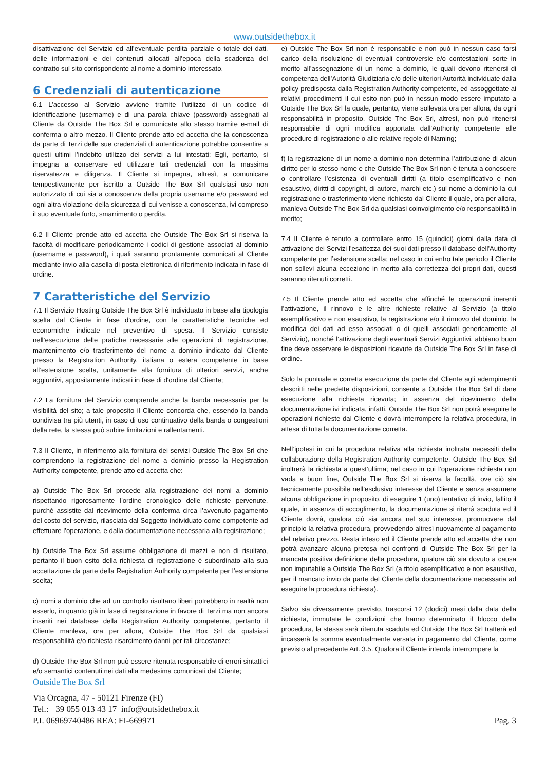www.outsidethebox.it
disattivazione del Servizio ed all’eventuale perdita parziale o totale dei dati, delle informazioni e dei contenuti allocati all’epoca della scadenza del contratto sul sito corrispondente al nome a dominio interessato.
6 Credenziali di autenticazione
6.1 L’accesso al Servizio avviene tramite l’utilizzo di un codice di identificazione (username) e di una parola chiave (password) assegnati al Cliente da Outside The Box Srl e comunicate allo stesso tramite e-mail di conferma o altro mezzo. Il Cliente prende atto ed accetta che la conoscenza da parte di Terzi delle sue credenziali di autenticazione potrebbe consentire a questi ultimi l’indebito utilizzo dei servizi a lui intestati; Egli, pertanto, si impegna a conservare ed utilizzare tali credenziali con la massima riservatezza e diligenza. Il Cliente si impegna, altresì, a comunicare tempestivamente per iscritto a Outside The Box Srl qualsiasi uso non autorizzato di cui sia a conoscenza della propria username e/o password ed ogni altra violazione della sicurezza di cui venisse a conoscenza, ivi compreso il suo eventuale furto, smarrimento o perdita.
6.2 Il Cliente prende atto ed accetta che Outside The Box Srl si riserva la facoltà di modificare periodicamente i codici di gestione associati al dominio (username e password), i quali saranno prontamente comunicati al Cliente mediante invio alla casella di posta elettronica di riferimento indicata in fase di ordine.
7 Caratteristiche del Servizio
7.1 Il Servizio Hosting Outside The Box Srl è individuato in base alla tipologia scelta dal Cliente in fase d'ordine, con le caratteristiche tecniche ed economiche indicate nel preventivo di spesa. Il Servizio consiste nell’esecuzione delle pratiche necessarie alle operazioni di registrazione, mantenimento e/o trasferimento del nome a dominio indicato dal Cliente presso la Registration Authority, italiana o estera competente in base all’estensione scelta, unitamente alla fornitura di ulteriori servizi, anche aggiuntivi, appositamente indicati in fase di d'ordine dal Cliente;
7.2 La fornitura del Servizio comprende anche la banda necessaria per la visibilità del sito; a tale proposito il Cliente concorda che, essendo la banda condivisa tra più utenti, in caso di uso continuativo della banda o congestioni della rete, la stessa può subire limitazioni e rallentamenti.
7.3 Il Cliente, in riferimento alla fornitura dei servizi Outside The Box Srl che comprendono la registrazione del nome a dominio presso la Registration Authority competente, prende atto ed accetta che:
a) Outside The Box Srl procede alla registrazione dei nomi a dominio rispettando rigorosamente l'ordine cronologico delle richieste pervenute, purché assistite dal ricevimento della conferma circa l’avvenuto pagamento del costo del servizio, rilasciata dal Soggetto individuato come competente ad effettuare l’operazione, e dalla documentazione necessaria alla registrazione;
b) Outside The Box Srl assume obbligazione di mezzi e non di risultato, pertanto il buon esito della richiesta di registrazione è subordinato alla sua accettazione da parte della Registration Authority competente per l’estensione scelta;
c) nomi a dominio che ad un controllo risultano liberi potrebbero in realtà non esserlo, in quanto già in fase di registrazione in favore di Terzi ma non ancora inseriti nei database della Registration Authority competente, pertanto il Cliente manleva, ora per allora, Outside The Box Srl da qualsiasi responsabilità e/o richiesta risarcimento danni per tali circostanze;
d) Outside The Box Srl non può essere ritenuta responsabile di errori sintattici e/o semantici contenuti nei dati alla medesima comunicati dal Cliente;
e) Outside The Box Srl non è responsabile e non può in nessun caso farsi carico della risoluzione di eventuali controversie e/o contestazioni sorte in merito all’assegnazione di un nome a dominio, le quali devono ritenersi di competenza dell’Autorità Giudiziaria e/o delle ulteriori Autorità individuate dalla policy predisposta dalla Registration Authority competente, ed assoggettate ai relativi procedimenti il cui esito non può in nessun modo essere imputato a Outside The Box Srl la quale, pertanto, viene sollevata ora per allora, da ogni responsabilità in proposito. Outside The Box Srl, altresì, non può ritenersi responsabile di ogni modifica apportata dall’Authority competente alle procedure di registrazione o alle relative regole di Naming;
f) la registrazione di un nome a dominio non determina l’attribuzione di alcun diritto per lo stesso nome e che Outside The Box Srl non è tenuta a conoscere o controllare l’esistenza di eventuali diritti (a titolo esemplificativo e non esaustivo, diritti di copyright, di autore, marchi etc.) sul nome a dominio la cui registrazione o trasferimento viene richiesto dal Cliente il quale, ora per allora, manleva Outside The Box Srl da qualsiasi coinvolgimento e/o responsabilità in merito;
7.4 Il Cliente è tenuto a controllare entro 15 (quindici) giorni dalla data di attivazione dei Servizi l'esattezza dei suoi dati presso il database dell'Authority competente per l’estensione scelta; nel caso in cui entro tale periodo il Cliente non sollevi alcuna eccezione in merito alla correttezza dei propri dati, questi saranno ritenuti corretti.
7.5 Il Cliente prende atto ed accetta che affinché le operazioni inerenti l’attivazione, il rinnovo e le altre richieste relative al Servizio (a titolo esemplificativo e non esaustivo, la registrazione e/o il rinnovo del dominio, la modifica dei dati ad esso associati o di quelli associati genericamente al Servizio), nonché l’attivazione degli eventuali Servizi Aggiuntivi, abbiano buon fine deve osservare le disposizioni ricevute da Outside The Box Srl in fase di ordine.
Solo la puntuale e corretta esecuzione da parte del Cliente agli adempimenti descritti nelle predette disposizioni, consente a Outside The Box Srl di dare esecuzione alla richiesta ricevuta; in assenza del ricevimento della documentazione ivi indicata, infatti, Outside The Box Srl non potrà eseguire le operazioni richieste dal Cliente e dovrà interrompere la relativa procedura, in attesa di tutta la documentazione corretta.
Nell’ipotesi in cui la procedura relativa alla richiesta inoltrata necessiti della collaborazione della Registration Authority competente, Outside The Box Srl inoltrerà la richiesta a quest’ultima; nel caso in cui l’operazione richiesta non vada a buon fine, Outside The Box Srl si riserva la facoltà, ove ciò sia tecnicamente possibile nell’esclusivo interesse del Cliente e senza assumere alcuna obbligazione in proposito, di eseguire 1 (uno) tentativo di invio, fallito il quale, in assenza di accoglimento, la documentazione si riterrà scaduta ed il Cliente dovrà, qualora ciò sia ancora nel suo interesse, promuovere dal principio la relativa procedura, provvedendo altresì nuovamente al pagamento del relativo prezzo. Resta inteso ed il Cliente prende atto ed accetta che non potrà avanzare alcuna pretesa nei confronti di Outside The Box Srl per la mancata positiva definizione della procedura, qualora ciò sia dovuto a causa non imputabile a Outside The Box Srl (a titolo esemplificativo e non esaustivo, per il mancato invio da parte del Cliente della documentazione necessaria ad eseguire la procedura richiesta).
Salvo sia diversamente previsto, trascorsi 12 (dodici) mesi dalla data della richiesta, immutate le condizioni che hanno determinato il blocco della procedura, la stessa sarà ritenuta scaduta ed Outside The Box Srl tratterà ed incasserà la somma eventualmente versata in pagamento dal Cliente, come previsto al precedente Art. 3.5. Qualora il Cliente intenda interrompere la
Outside The Box Srl
Via Orcagna, 47 - 50121 Firenze (FI)
Tel.: +39 055 013 43 17 info@outsidethebox.it
P.I. 06969740486 REA: FI-669971 Pag. 3